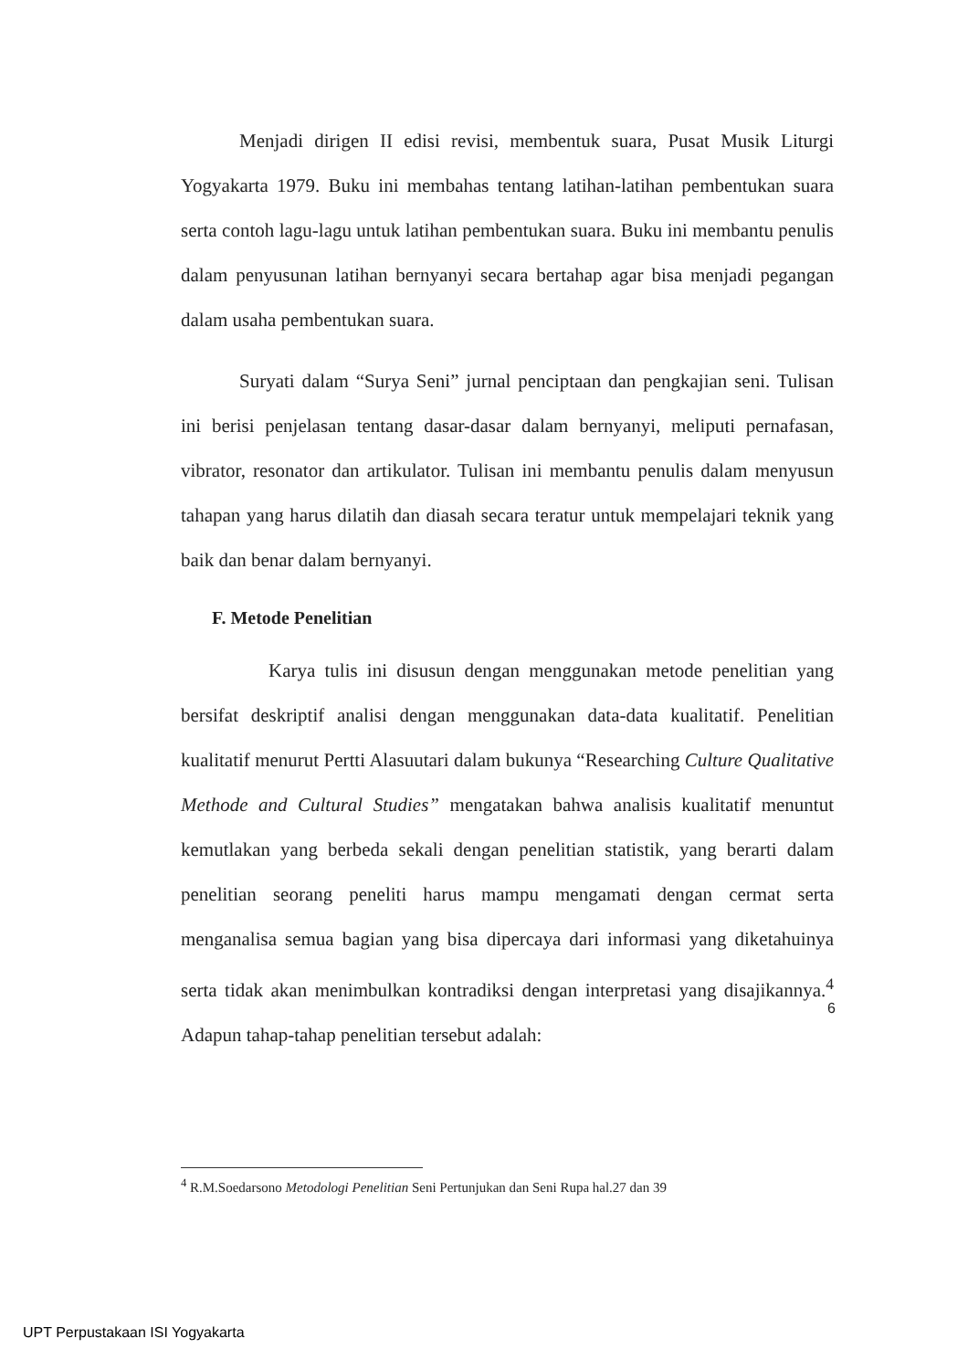Menjadi dirigen II edisi revisi, membentuk suara, Pusat Musik Liturgi Yogyakarta 1979. Buku ini membahas tentang latihan-latihan pembentukan suara serta contoh lagu-lagu untuk latihan pembentukan suara. Buku ini membantu penulis dalam penyusunan latihan bernyanyi secara bertahap agar bisa menjadi pegangan dalam usaha pembentukan suara.
Suryati dalam “Surya Seni” jurnal penciptaan dan pengkajian seni. Tulisan ini berisi penjelasan tentang dasar-dasar dalam bernyanyi, meliputi pernafasan, vibrator, resonator dan artikulator. Tulisan ini membantu penulis dalam menyusun tahapan yang harus dilatih dan diasah secara teratur untuk mempelajari teknik yang baik dan benar dalam bernyanyi.
F. Metode Penelitian
Karya tulis ini disusun dengan menggunakan metode penelitian yang bersifat deskriptif analisi dengan menggunakan data-data kualitatif. Penelitian kualitatif menurut Pertti Alasuutari dalam bukunya “Researching Culture Qualitative Methode and Cultural Studies” mengatakan bahwa analisis kualitatif menuntut kemutlakan yang berbeda sekali dengan penelitian statistik, yang berarti dalam penelitian seorang peneliti harus mampu mengamati dengan cermat serta menganalisa semua bagian yang bisa dipercaya dari informasi yang diketahuinya serta tidak akan menimbulkan kontradiksi dengan interpretasi yang disajikannya.<sup>4</sup> Adapun tahap-tahap penelitian tersebut adalah:
<sup>4</sup> R.M.Soedarsono Metodologi Penelitian Seni Pertunjukan dan Seni Rupa hal.27 dan 39
6
UPT Perpustakaan ISI Yogyakarta